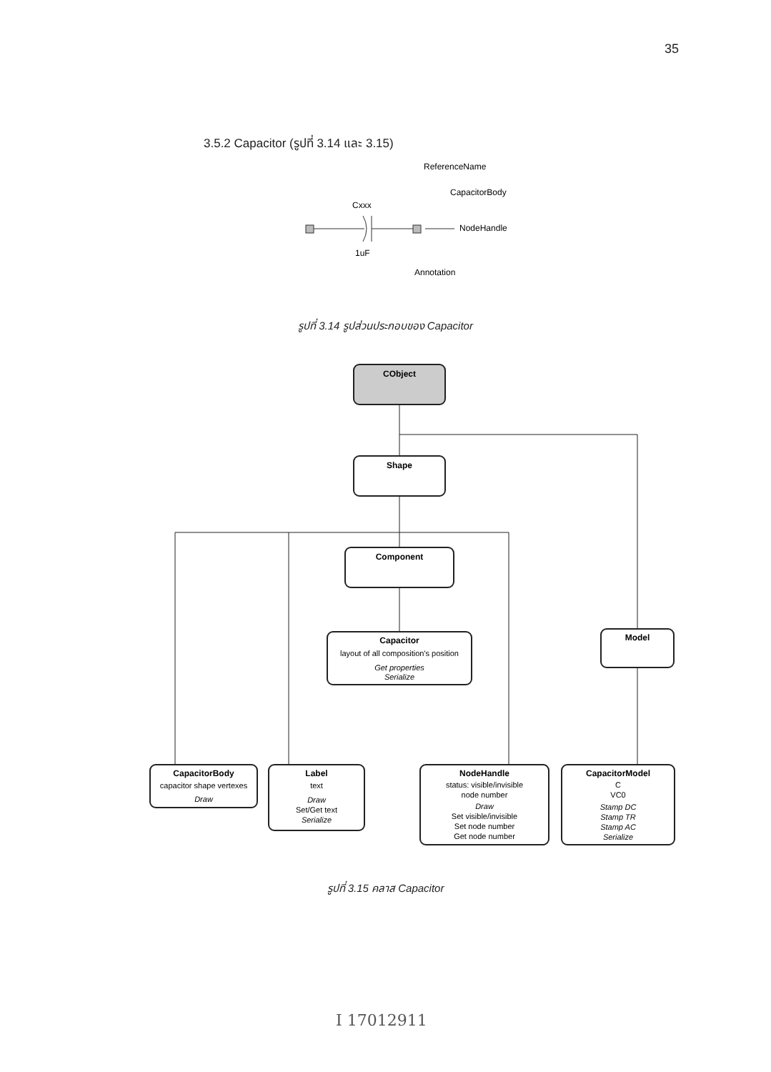35
3.5.2 Capacitor (รูปที่ 3.14 และ 3.15)
ReferenceName
CapacitorBody
Cxxx
NodeHandle
1uF
Annotation
รูปที่ 3.14 รูปส่วนประกอบของ Capacitor
CObject
Shape
Component
Capacitor
layout of all composition's position
Get properties
Serialize
Model
CapacitorBody
capacitor shape vertexes
Draw
Label
text
Draw
Set/Get text
Serialize
NodeHandle
status: visible/invisible
node number
Draw
Set visible/invisible
Set node number
Get node number
CapacitorModel
C
VC0
Stamp DC
Stamp TR
Stamp AC
Serialize
รูปที่ 3.15 คลาส Capacitor
I 17012911